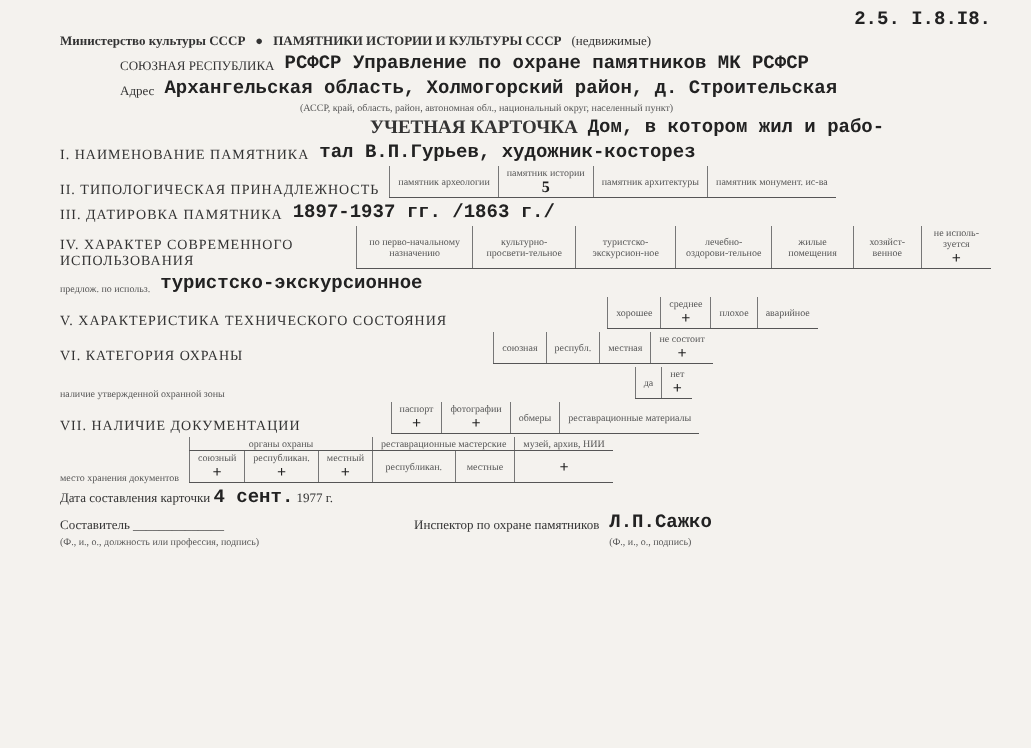2.5. I.8.I8.
Министерство культуры СССР ● ПАМЯТНИКИ ИСТОРИИ И КУЛЬТУРЫ СССР (недвижимые)
СОЮЗНАЯ РЕСПУБЛИКА РСФСР Управление по охране памятников МК РСФСР
Адрес Архангельская область, Холмогорский район, д. Строительская
(АССР, край, область, район, автономная обл., национальный округ, населенный пункт)
УЧЕТНАЯ КАРТОЧКА Дом, в котором жил и рабо-
I. НАИМЕНОВАНИЕ ПАМЯТНИКА тал В.П.Гурьев, художник-косторез
II. ТИПОЛОГИЧЕСКАЯ ПРИНАДЛЕЖНОСТЬ
| памятник археологии | памятник истории 5 | памятник архитектуры | памятник монумент. ис-ва |
III. ДАТИРОВКА ПАМЯТНИКА 1897-1937 гг. /1863 г./
IV. ХАРАКТЕР СОВРЕМЕННОГО ИСПОЛЬЗОВАНИЯ
| по перво-начальному назначению | культурно-просвети-тельное | туристско-экскурсион-ное | лечебно-оздорови-тельное | жилые помещения | хозяйст-венное | не исполь-зуется + |
предлож. по использ. туристско-экскурсионное
V. ХАРАКТЕРИСТИКА ТЕХНИЧЕСКОГО СОСТОЯНИЯ
| хорошее | среднее + | плохое | аварийное |
VI. КАТЕГОРИЯ ОХРАНЫ
| союзная | республ. | местная | не состоит + |
наличие утвержденной охранной зоны
| да | нет + |
VII. НАЛИЧИЕ ДОКУМЕНТАЦИИ
| паспорт + | фотографии + | обмеры | реставрационные материалы |
место хранения документов
| органы охраны | | | реставрационные мастерские | | музей, архив, НИИ |
| союзный + | республикан. + | местный + | республикан. | местные | + |
Дата составления карточки 4 сент. 1977 г.
Составитель ______________ Инспектор по охране памятников Л.П.Сажко
(Ф., и., о., должность или профессия, подпись) (Ф., и., о., подпись)